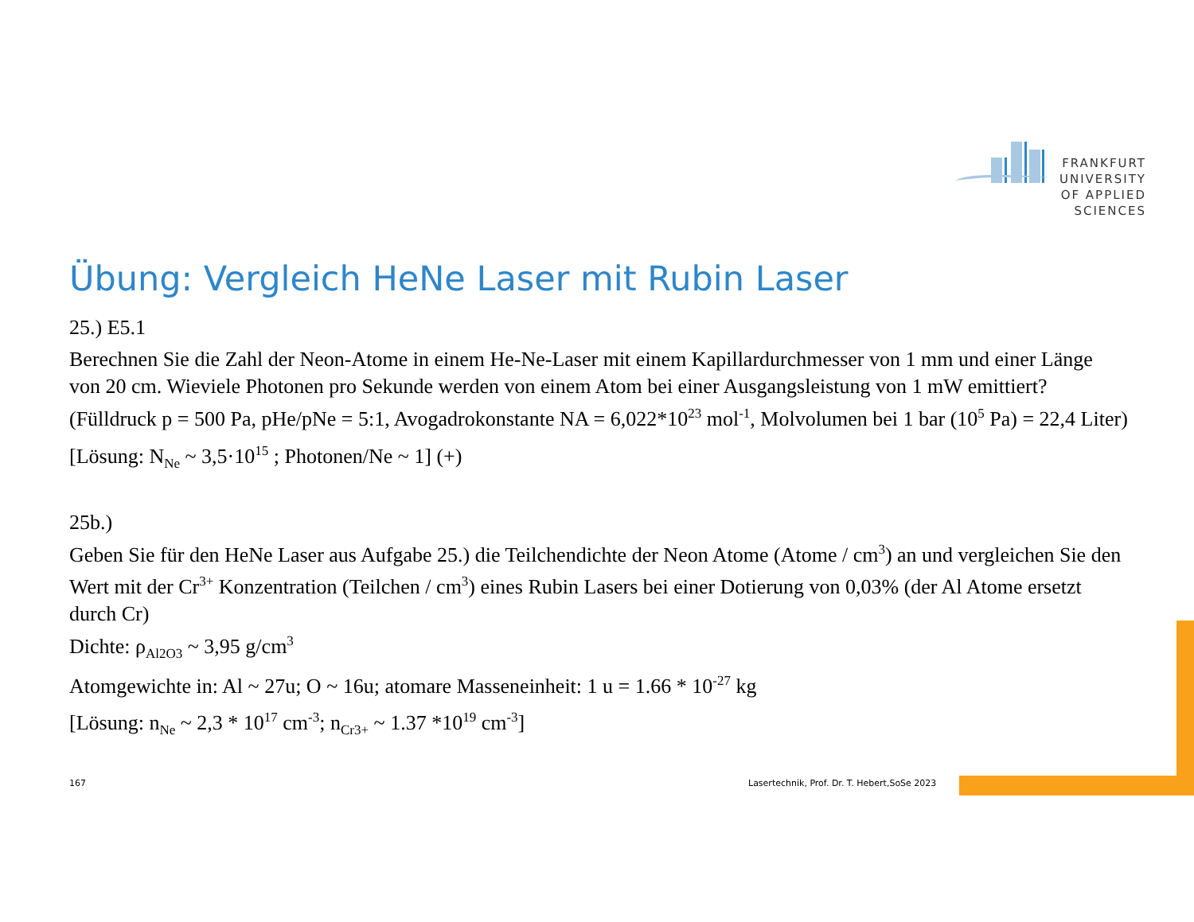FRANKFURT
UNIVERSITY
OF APPLIED SCIENCES
Übung: Vergleich HeNe Laser mit Rubin Laser
25.) E5.1
Berechnen Sie die Zahl der Neon-Atome in einem He-Ne-Laser mit einem Kapillardurchmesser von 1 mm und einer Länge von 20 cm. Wieviele Photonen pro Sekunde werden von einem Atom bei einer Ausgangsleistung von 1 mW emittiert? (Fülldruck p = 500 Pa, pHe/pNe = 5:1, Avogadrokonstante NA = 6,022*10<sup>23</sup> mol<sup>-1</sup>, Molvolumen bei 1 bar (10<sup>5</sup> Pa) = 22,4 Liter)
[Lösung: N<sub>Ne</sub> ~ 3,5·10<sup>15</sup> ; Photonen/Ne ~ 1] (+)
25b.)
Geben Sie für den HeNe Laser aus Aufgabe 25.) die Teilchendichte der Neon Atome (Atome / cm<sup>3</sup>) an und vergleichen Sie den Wert mit der Cr<sup>3+</sup> Konzentration (Teilchen / cm<sup>3</sup>) eines Rubin Lasers bei einer Dotierung von 0,03% (der Al Atome ersetzt durch Cr)
Dichte: ρ<sub>Al2O3</sub> ~ 3,95 g/cm<sup>3</sup>
Atomgewichte in: Al ~ 27u; O ~ 16u; atomare Masseneinheit: 1 u = 1.66 * 10<sup>-27</sup> kg
[Lösung: n<sub>Ne</sub> ~ 2,3 * 10<sup>17</sup> cm<sup>-3</sup>; n<sub>Cr3+</sub> ~ 1.37 *10<sup>19</sup> cm<sup>-3</sup>]
167
Lasertechnik, Prof. Dr. T. Hebert,SoSe 2023